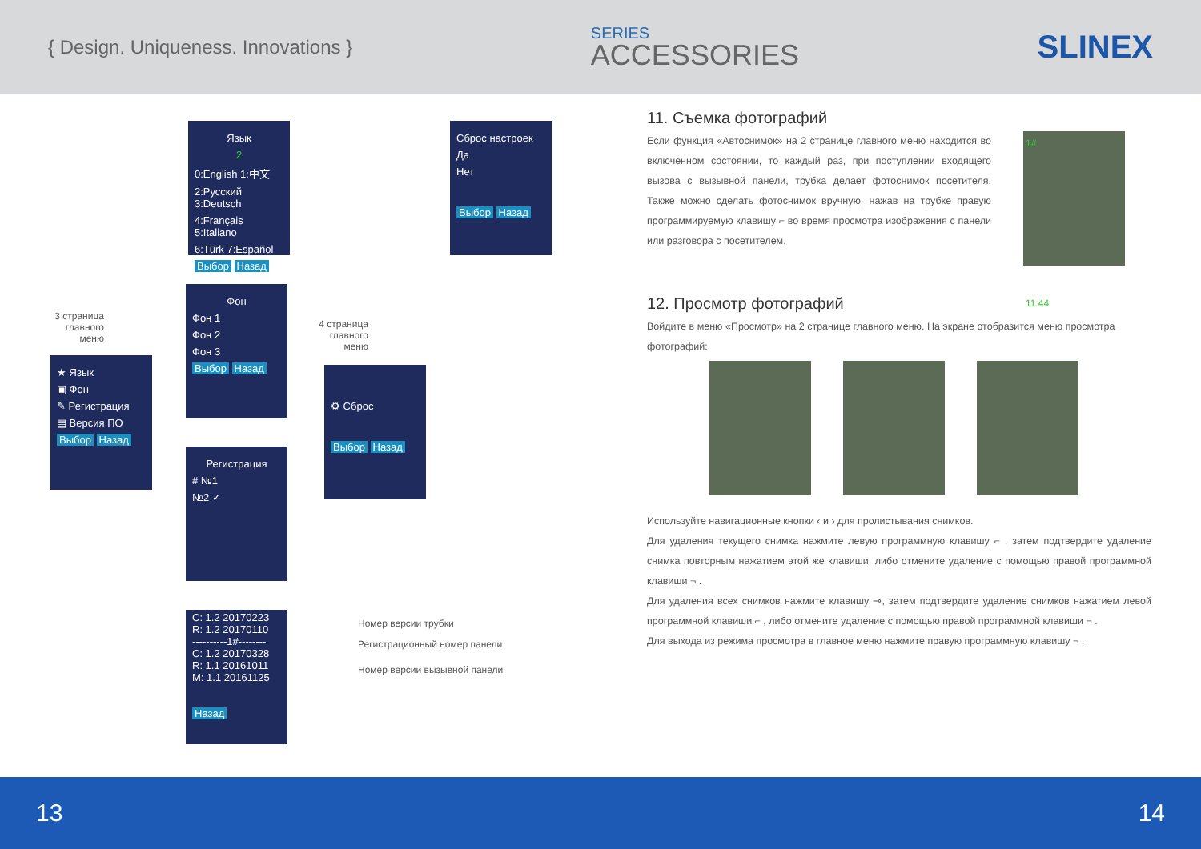{ Design. Uniqueness. Innovations }
SERIES
ACCESSORIES
SLINEX
Язык
2
0:English 1:中文
2:Русский 3:Deutsch
4:Français 5:Italiano
6:Türk 7:Español
Выбор Назад
Сброс настроек
Да
Нет
Выбор Назад
3 страница главного меню
Фон
Фон 1
Фон 2
Фон 3
Выбор Назад
4 страница главного меню
★ Язык
▣ Фон
✎ Регистрация
▤ Версия ПО
Выбор Назад
⚙ Сброс
Выбор Назад
Регистрация
# №1
№2 ✓
C: 1.2 20170223
R: 1.2 20170110
----------1#--------
C: 1.2 20170328
R: 1.1 20161011
M: 1.1 20161125
Назад
Номер версии трубки
Регистрационный номер панели
Номер версии вызывной панели
11. Съемка фотографий
Если функция «Автоснимок» на 2 странице главного меню находится во включенном состоянии, то каждый раз, при поступлении входящего вызова с вызывной панели, трубка делает фотоснимок посетителя. Также можно сделать фотоснимок вручную, нажав на трубке правую программируемую клавишу ⌐ во время просмотра изображения с панели или разговора с посетителем.
1#
11:44
12. Просмотр фотографий
Войдите в меню «Просмотр» на 2 странице главного меню. На экране отобразится меню просмотра фотографий:
Используйте навигационные кнопки ‹ и › для пролистывания снимков.
Для удаления текущего снимка нажмите левую программную клавишу ⌐ , затем подтвердите удаление снимка повторным нажатием этой же клавиши, либо отмените удаление с помощью правой программной клавиши ¬ .
Для удаления всех снимков нажмите клавишу ⊸, затем подтвердите удаление снимков нажатием левой программной клавиши ⌐ , либо отмените удаление с помощью правой программной клавиши ¬ .
Для выхода из режима просмотра в главное меню нажмите правую программную клавишу ¬ .
13 14